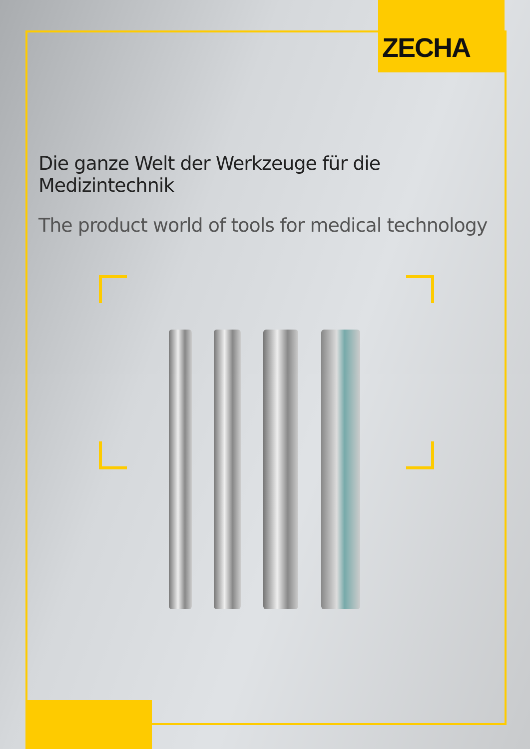ZECHA
Die ganze Welt der Werkzeuge für die Medizintechnik
The product world of tools for medical technology